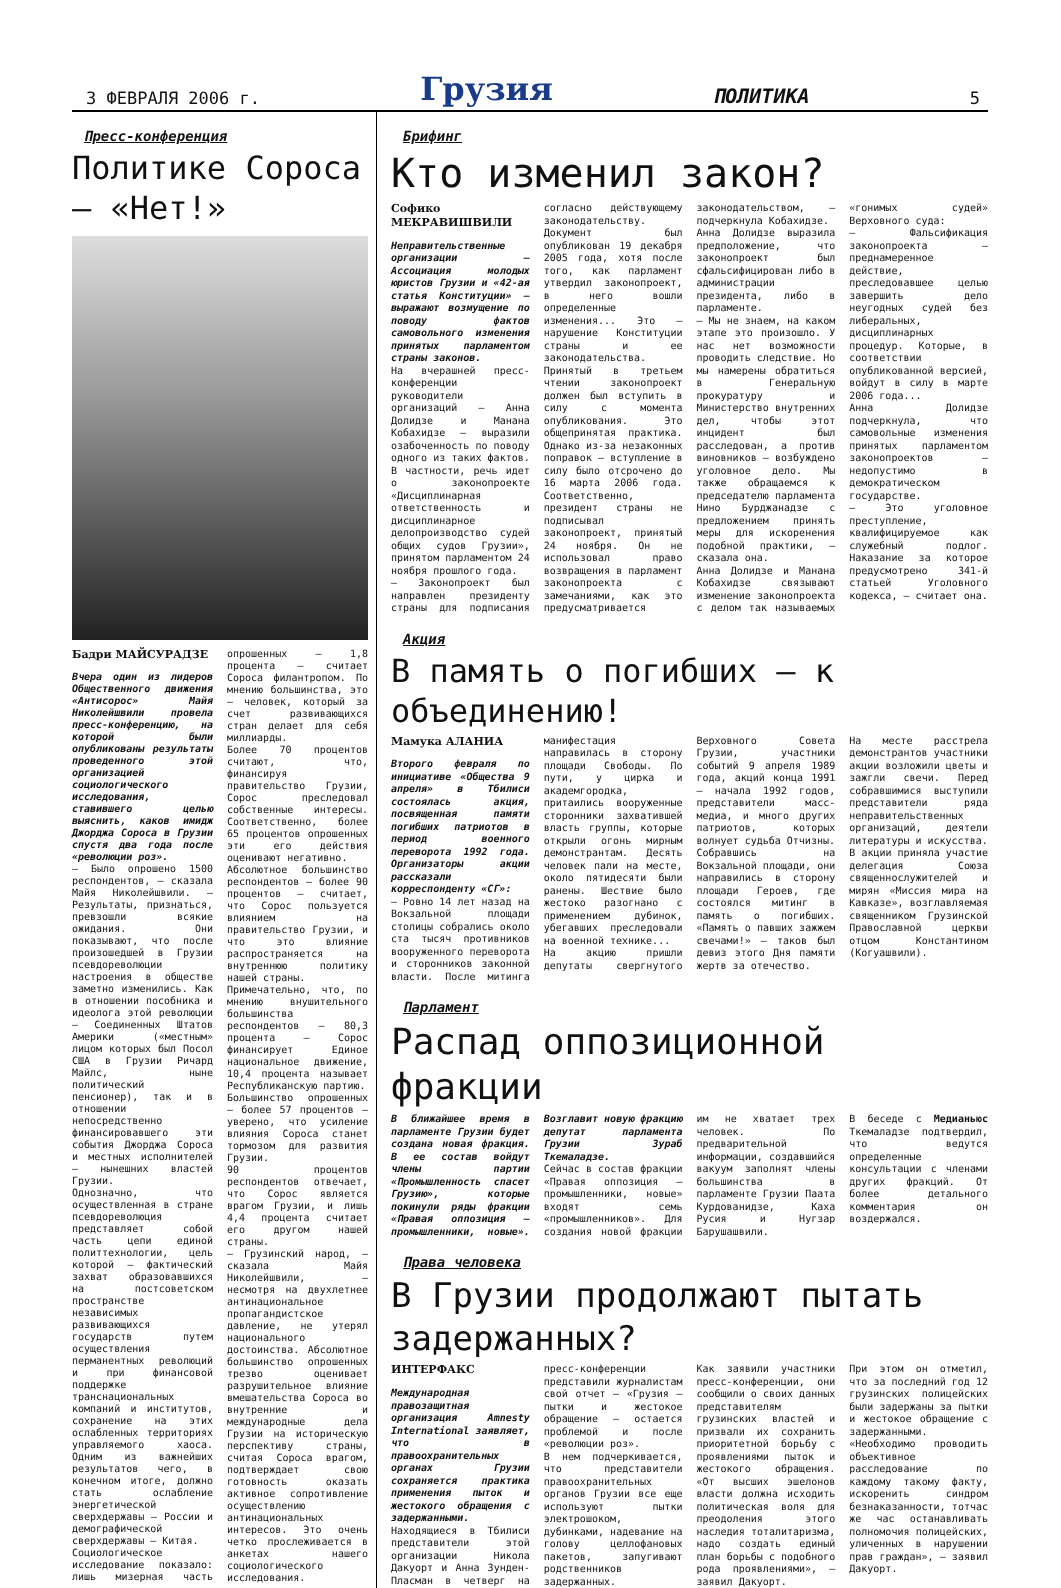3 ФЕВРАЛЯ 2006 г. Грузия ПОЛИТИКА 5
Пресс-конференция
Политике Сороса – «Нет!»
Бадри МАЙСУРАДЗЕ
Вчера один из лидеров Общественного движения «Антисорос» Майя Николейшвили провела пресс-конференцию, на которой были опубликованы результаты проведенного этой организацией социологического исследования, ставившего целью выяснить, каков имидж Джорджа Сороса в Грузии спустя два года после «революции роз».
– Было опрошено 1500 респондентов, – сказала Майя Николейшвили. – Результаты, признаться, превзошли всякие ожидания. Они показывают, что после произошедшей в Грузии псевдореволюции настроения в обществе заметно изменились. Как в отношении пособника и идеолога этой революции – Соединенных Штатов Америки («местным» лицом которых был Посол США в Грузии Ричард Майлс, ныне политический пенсионер), так и в отношении непосредственно финансировавшего эти события Джорджа Сороса и местных исполнителей – нынешних властей Грузии.
Однозначно, что осуществленная в стране псевдореволюция представляет собой часть цепи единой политтехнологии, цель которой – фактический захват образовавшихся на постсоветском пространстве независимых развивающихся государств путем осуществления перманентных революций и при финансовой поддержке транснациональных компаний и институтов, сохранение на этих ослабленных территориях управляемого хаоса. Одним из важнейших результатов чего, в конечном итоге, должно стать ослабление энергетической сверхдержавы – России и демографической сверхдержавы – Китая.
Социологическое исследование показало: лишь мизерная часть опрошенных – 1,8 процента – считает Сороса филантропом. По мнению большинства, это – человек, который за счет развивающихся стран делает для себя миллиарды.
Более 70 процентов считают, что, финансируя правительство Грузии, Сорос преследовал собственные интересы. Соответственно, более 65 процентов опрошенных эти его действия оценивают негативно.
Абсолютное большинство респондентов – более 90 процентов – считает, что Сорос пользуется влиянием на правительство Грузии, и что это влияние распространяется на внутреннюю политику нашей страны.
Примечательно, что, по мнению внушительного большинства респондентов – 80,3 процента – Сорос финансирует Единое национальное движение, 10,4 процента называет Республиканскую партию.
Большинство опрошенных – более 57 процентов – уверено, что усиление влияния Сороса станет тормозом для развития Грузии.
90 процентов респондентов отвечает, что Сорос является врагом Грузии, и лишь 4,4 процента считает его другом нашей страны.
– Грузинский народ, – сказала Майя Николейшвили, – несмотря на двухлетнее антинациональное пропагандистское давление, не утерял национального достоинства. Абсолютное большинство опрошенных трезво оценивает разрушительное влияние вмешательства Сороса во внутренние и международные дела Грузии на историческую перспективу страны, считая Сороса врагом, подтверждает свою готовность оказать активное сопротивление осуществлению антинациональных интересов. Это очень четко просле­живается в анкетах нашего социологического исследования.
Брифинг
Кто изменил закон?
Софико МЕКРАВИШВИЛИ
Неправительственные организации – Ассоциация молодых юристов Грузии и «42-ая статья Конституции» – выражают возмущение по поводу фактов самовольного изменения принятых парламентом страны законов.
На вчерашней пресс-конференции руководители организаций – Анна Долидзе и Манана Кобахидзе – выразили озабоченность по поводу одного из таких фактов. В частности, речь идет о законопроекте «Дисциплинарная ответственность и дисциплинарное делопроизводство судей общих судов Грузии», принятом парламентом 24 ноября прошлого года.
– Законопроект был направлен президенту страны для подписания согласно действующему законодательству. Документ был опубликован 19 декабря 2005 года, хотя после того, как парламент утвердил законопроект, в него вошли определенные изменения... Это – нарушение Конституции страны и ее законодательства. Принятый в третьем чтении законопроект должен был вступить в силу с момента опубликования. Это общепринятая практика. Однако из-за незаконных поправок – вступление в силу было отсрочено до 16 марта 2006 года. Соответственно, президент страны не подписывал законопроект, принятый 24 ноября. Он не использовал право возвращения в парламент законопроекта с замечаниями, как это предусматривается законодательством, – подчеркнула Кобахидзе.
Анна Долидзе выразила предположение, что законопроект был сфальсифицирован либо в администрации президента, либо в парламенте.
– Мы не знаем, на каком этапе это произошло. У нас нет возможности проводить следствие. Но мы намерены обратиться в Генеральную прокуратуру и Министерство внутренних дел, чтобы этот инцидент был расследован, а против виновников – возбуждено уголовное дело. Мы также обращаемся к председателю парламента Нино Бурджанадзе с предложением принять меры для искоренения подобной практики, – сказала она.
Анна Долидзе и Манана Кобахидзе связывают изменение законопроекта с делом так называемых «гонимых судей» Верховного суда:
– Фальсификация законопроекта – преднамеренное действие, преследовавшее целью завершить дело неугодных судей без либеральных, дисциплинарных процедур. Которые, в соответствии опубликованной версией, войдут в силу в марте 2006 года...
Анна Долидзе подчеркнула, что самовольные изменения принятых парламентом законопроектов – недопустимо в демократическом государстве.
– Это уголовное преступление, квалифицируемое как служебный подлог. Наказание за которое предусмотрено 341-й статьей Уголовного кодекса, – считает она.
Акция
В память о погибших – к объединению!
Мамука АЛАНИА
Второго февраля по инициативе «Общества 9 апреля» в Тбилиси состоялась акция, посвященная памяти погибших патриотов в период военного переворота 1992 года. Организаторы акции рассказали корреспонденту «СГ»:
– Ровно 14 лет назад на Вокзальной площади столицы собрались около ста тысяч противников вооруженного переворота и сторонников законной власти. После митинга манифестация направилась в сторону площади Свободы. По пути, у цирка и академгородка, притаились вооруженные сторонники захватившей власть группы, которые открыли огонь мирным демонстрантам. Десять человек пали на месте, около пятидесяти были ранены. Шествие было жестоко разогнано с применением дубинок, убегавших преследовали на военной технике...
На акцию пришли депутаты свергнутого Верховного Совета Грузии, участники событий 9 апреля 1989 года, акций конца 1991 – начала 1992 годов, представители масс-медиа, и много других патриотов, которых волнует судьба Отчизны.
Собравшись на Вокзальной площади, они направились в сторону площади Героев, где состоялся митинг в память о погибших. «Память о павших зажжем свечами!» – таков был девиз этого Дня памяти жертв за отечество.
На месте расстрела демонстрантов участники акции возложили цветы и зажгли свечи. Перед собравшимися выступили представители ряда неправительственных организаций, деятели литературы и искусства.
В акции приняла участие делегация Союза священнослужителей и мирян «Миссия мира на Кавказе», возглавляемая священником Грузинской Православной церкви отцом Константином (Когуашвили).
Парламент
Распад оппозиционной фракции
В ближайшее время в парламенте Грузии будет создана новая фракция. В ее состав войдут члены партии «Промышленность спасет Грузию», которые покинули ряды фракции «Правая оппозиция – промышленники, новые». Возглавит новую фракцию депутат парламента Грузии Зураб Ткемаладзе.
Сейчас в состав фракции «Правая оппозиция – промышленники, новые» входят семь «промышленников». Для создания новой фракции им не хватает трех человек. По предварительной информации, создавшийся вакуум заполнят члены большинства в парламенте Грузии Паата Курдованидзе, Каха Русия и Нугзар Барушашвили.
В беседе с Медианьюс Ткемаладзе подтвердил, что ведутся определенные консультации с членами других фракций. От более детального комментария он воздержался.
Права человека
В Грузии продолжают пытать задержанных?
ИНТЕРФАКС
Международная правозащитная организация Amnesty International заявляет, что в правоохранительных органах Грузии сохраняется практика применения пыток и жестокого обращения с задержанными.
Находящиеся в Тбилиси представители этой организации Никола Дакуорт и Анна Зунден-Пласман в четверг на пресс-конференции представили журналистам свой отчет – «Грузия – пытки и жестокое обращение – остается проблемой и после «революции роз».
В нем подчеркивается, что представители правоохранительных органов Грузии все еще используют пытки электрошоком, дубинками, надевание на голову целлофановых пакетов, запугивают родственников задержанных.
Как заявили участники пресс-конференции, они сообщили о своих данных представителям грузинских властей и призвали их сохранить приоритетной борьбу с проявлениями пыток и жестокого обращения. «От высших эшелонов власти должна исходить политическая воля для преодоления этого наследия тоталитаризма, надо создать единый план борьбы с подобного рода проявлениями», – заявил Дакуорт.
При этом он отметил, что за последний год 12 грузинских полицейских были задержаны за пытки и жестокое обращение с задержанными. «Необходимо проводить объективное расследование по каждому такому факту, искоренить синдром безнаказанности, тотчас же час останавливать полномочия полицейских, уличенных в нарушении прав граждан», – заявил Дакуорт.